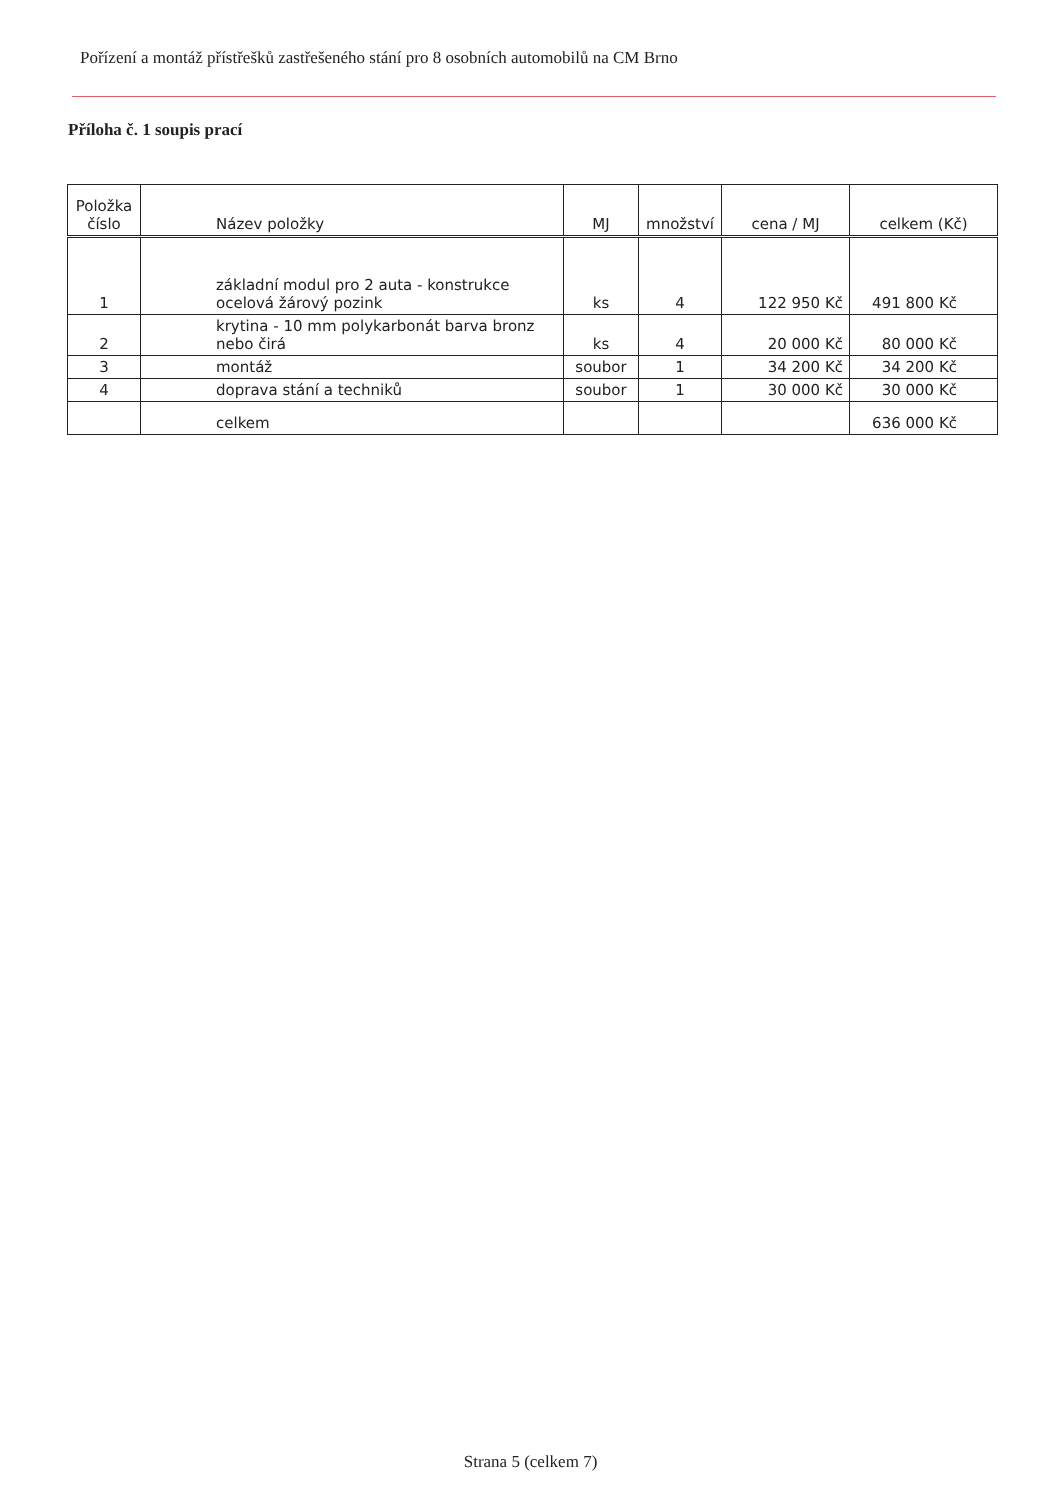Pořízení a montáž přístřešků zastřešeného stání pro 8 osobních automobilů na CM Brno
Příloha č. 1 soupis prací
| Položka číslo | Název položky | MJ | množství | cena / MJ | celkem (Kč) |
| --- | --- | --- | --- | --- | --- |
| 1 | základní modul pro 2 auta - konstrukce ocelová žárový pozink | ks | 4 | 122 950 Kč | 491 800 Kč |
| 2 | krytina - 10 mm polykarbonát barva bronz nebo čirá | ks | 4 | 20 000 Kč | 80 000 Kč |
| 3 | montáž | soubor | 1 | 34 200 Kč | 34 200 Kč |
| 4 | doprava stání a techniků | soubor | 1 | 30 000 Kč | 30 000 Kč |
| | celkem | | | | 636 000 Kč |
Strana 5 (celkem 7)